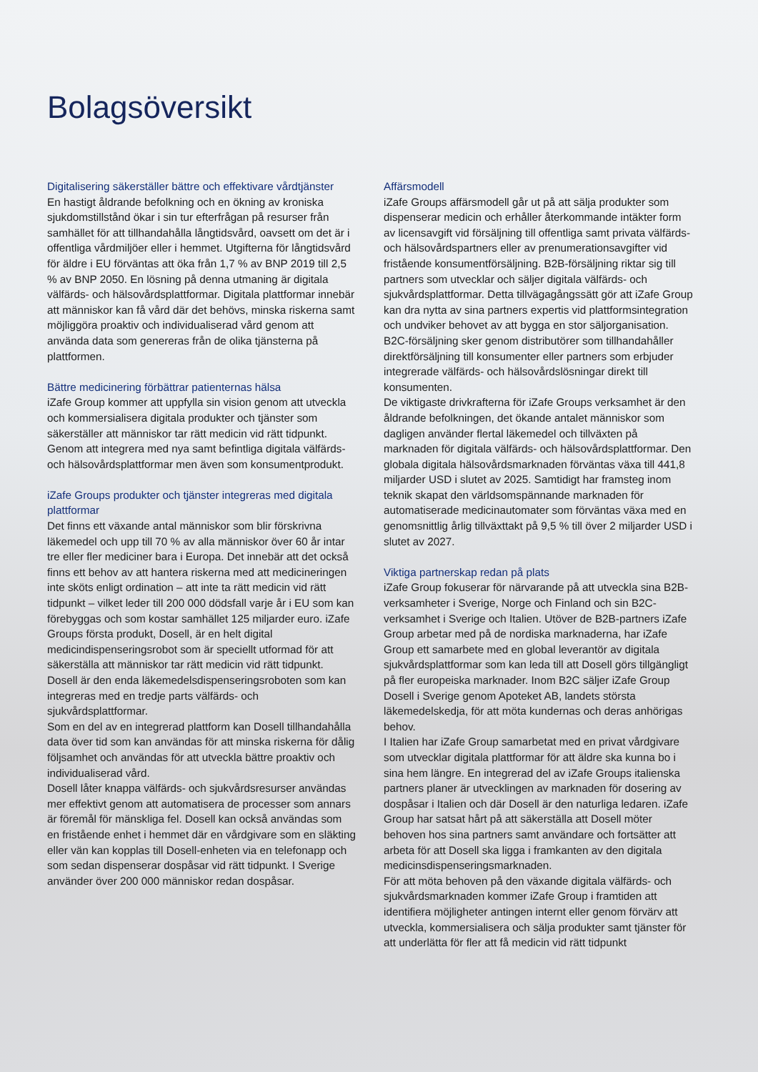Bolagsöversikt
Digitalisering säkerställer bättre och effektivare vårdtjänster
En hastigt åldrande befolkning och en ökning av kroniska sjukdomstillstånd ökar i sin tur efterfrågan på resurser från samhället för att tillhandahålla långtidsvård, oavsett om det är i offentliga vårdmiljöer eller i hemmet. Utgifterna för långtidsvård för äldre i EU förväntas att öka från 1,7 % av BNP 2019 till 2,5 % av BNP 2050. En lösning på denna utmaning är digitala välfärds- och hälsovårdsplattformar. Digitala plattformar innebär att människor kan få vård där det behövs, minska riskerna samt möjliggöra proaktiv och individualiserad vård genom att använda data som genereras från de olika tjänsterna på plattformen.
Bättre medicinering förbättrar patienternas hälsa
iZafe Group kommer att uppfylla sin vision genom att utveckla och kommersialisera digitala produkter och tjänster som säkerställer att människor tar rätt medicin vid rätt tidpunkt. Genom att integrera med nya samt befintliga digitala välfärds- och hälsovårdsplattformar men även som konsumentprodukt.
iZafe Groups produkter och tjänster integreras med digitala plattformar
Det finns ett växande antal människor som blir förskrivna läkemedel och upp till 70 % av alla människor över 60 år intar tre eller fler mediciner bara i Europa. Det innebär att det också finns ett behov av att hantera riskerna med att medicineringen inte sköts enligt ordination – att inte ta rätt medicin vid rätt tidpunkt – vilket leder till 200 000 dödsfall varje år i EU som kan förebyggas och som kostar samhället 125 miljarder euro. iZafe Groups första produkt, Dosell, är en helt digital medicindispenseringsrobot som är speciellt utformad för att säkerställa att människor tar rätt medicin vid rätt tidpunkt.
Dosell är den enda läkemedelsdispenseringsroboten som kan integreras med en tredje parts välfärds- och sjukvårdsplattformar.
Som en del av en integrerad plattform kan Dosell tillhandahålla data över tid som kan användas för att minska riskerna för dålig följsamhet och användas för att utveckla bättre proaktiv och individualiserad vård.
Dosell låter knappa välfärds- och sjukvårdsresurser användas mer effektivt genom att automatisera de processer som annars är föremål för mänskliga fel. Dosell kan också användas som en fristående enhet i hemmet där en vårdgivare som en släkting eller vän kan kopplas till Dosell-enheten via en telefonapp och som sedan dispenserar dospåsar vid rätt tidpunkt. I Sverige använder över 200 000 människor redan dospåsar.
Affärsmodell
iZafe Groups affärsmodell går ut på att sälja produkter som dispenserar medicin och erhåller återkommande intäkter form av licensavgift vid försäljning till offentliga samt privata välfärds- och hälsovårdspartners eller av prenumerationsavgifter vid fristående konsumentförsäljning. B2B-försäljning riktar sig till partners som utvecklar och säljer digitala välfärds- och sjukvårdsplattformar. Detta tillvägagångssätt gör att iZafe Group kan dra nytta av sina partners expertis vid plattformsintegration och undviker behovet av att bygga en stor säljorganisation.
B2C-försäljning sker genom distributörer som tillhandahåller direktförsäljning till konsumenter eller partners som erbjuder integrerade välfärds- och hälsovårdslösningar direkt till konsumenten.
De viktigaste drivkrafterna för iZafe Groups verksamhet är den åldrande befolkningen, det ökande antalet människor som dagligen använder flertal läkemedel och tillväxten på marknaden för digitala välfärds- och hälsovårdsplattformar. Den globala digitala hälsovårdsmarknaden förväntas växa till 441,8 miljarder USD i slutet av 2025. Samtidigt har framsteg inom teknik skapat den världsomspännande marknaden för automatiserade medicinautomater som förväntas växa med en genomsnittlig årlig tillväxttakt på 9,5 % till över 2 miljarder USD i slutet av 2027.
Viktiga partnerskap redan på plats
iZafe Group fokuserar för närvarande på att utveckla sina B2B-verksamheter i Sverige, Norge och Finland och sin B2C-verksamhet i Sverige och Italien. Utöver de B2B-partners iZafe Group arbetar med på de nordiska marknaderna, har iZafe Group ett samarbete med en global leverantör av digitala sjukvårdsplattformar som kan leda till att Dosell görs tillgängligt på fler europeiska marknader. Inom B2C säljer iZafe Group Dosell i Sverige genom Apoteket AB, landets största läkemedelskedja, för att möta kundernas och deras anhörigas behov.
I Italien har iZafe Group samarbetat med en privat vårdgivare som utvecklar digitala plattformar för att äldre ska kunna bo i sina hem längre. En integrerad del av iZafe Groups italienska partners planer är utvecklingen av marknaden för dosering av dospåsar i Italien och där Dosell är den naturliga ledaren. iZafe Group har satsat hårt på att säkerställa att Dosell möter behoven hos sina partners samt användare och fortsätter att arbeta för att Dosell ska ligga i framkanten av den digitala medicinsdispenseringsmarknaden.
För att möta behoven på den växande digitala välfärds- och sjukvårdsmarknaden kommer iZafe Group i framtiden att identifiera möjligheter antingen internt eller genom förvärv att utveckla, kommersialisera och sälja produkter samt tjänster för att underlätta för fler att få medicin vid rätt tidpunkt